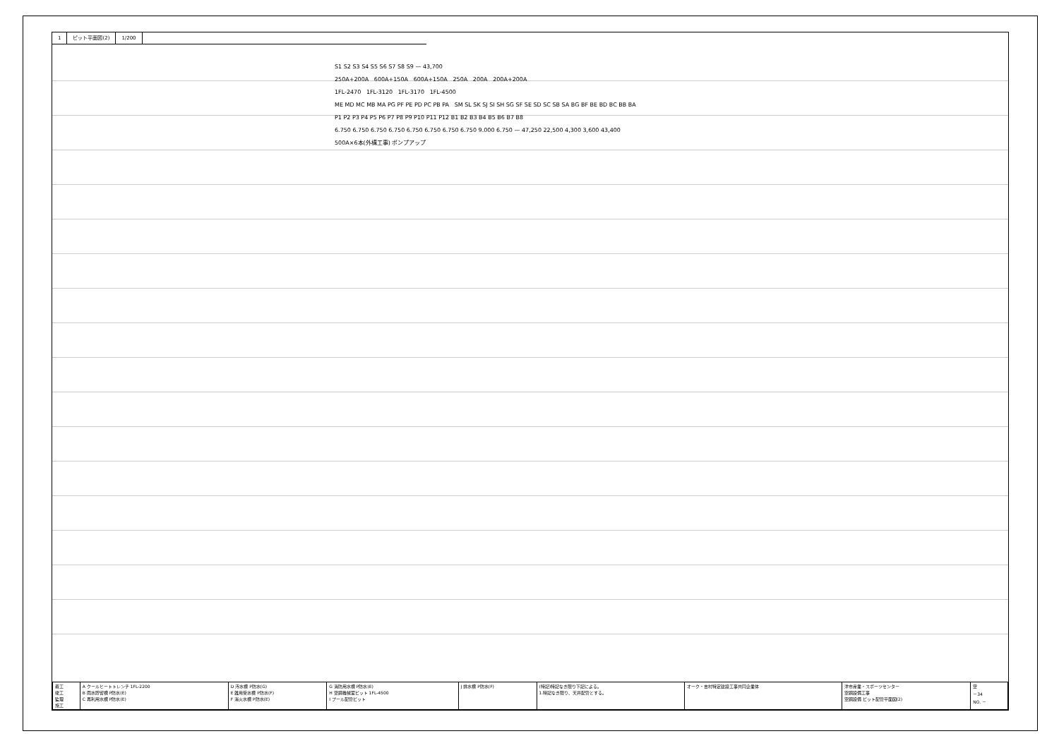1 ピット平面図(2) 1/200
S1 S2 S3 S4 S5 S6 S7 S8 S9 — 43,700
250A+200A 600A+150A 600A+150A 250A 200A 200A+200A
1FL-2470 1FL-3120 1FL-3170 1FL-4500
ME MD MC MB MA PG PF PE PD PC PB PA SM SL SK SJ SI SH SG SF SE SD SC SB SA BG BF BE BD BC BB BA
P1 P2 P3 P4 P5 P6 P7 P8 P9 P10 P11 P12 B1 B2 B3 B4 B5 B6 B7 B8
6.750 6.750 6.750 6.750 6.750 6.750 6.750 6.750 9.000 6.750 — 47,250 22,500 4,300 3,600 43,400
500A×6本(外構工事) ポンプアップ
| 着工 竣工 監理 施工 | A クールヒートトレンチ 1FL-2200 B 雨水貯留槽 P防水(E) C 再利用水槽 P防水(E) | D 汚水槽 P防水(G) E 雑用受水槽 P防水(F) F 消火水槽 P防水(E) | G 消防用水槽 P防水(E) H 空調機械室ピット 1FL-4500 I プール配管ピット | J 排水槽 P防水(F) | (特記)特記なき限り下記による。 1.特記なき限り、天井配管とする。 | オーク・吉村特定建設工事共同企業体 | 津市産業・スポーツセンター 空調設備工事 空調設備 ピット配管平面図(2) | 空 －34 NO. － |